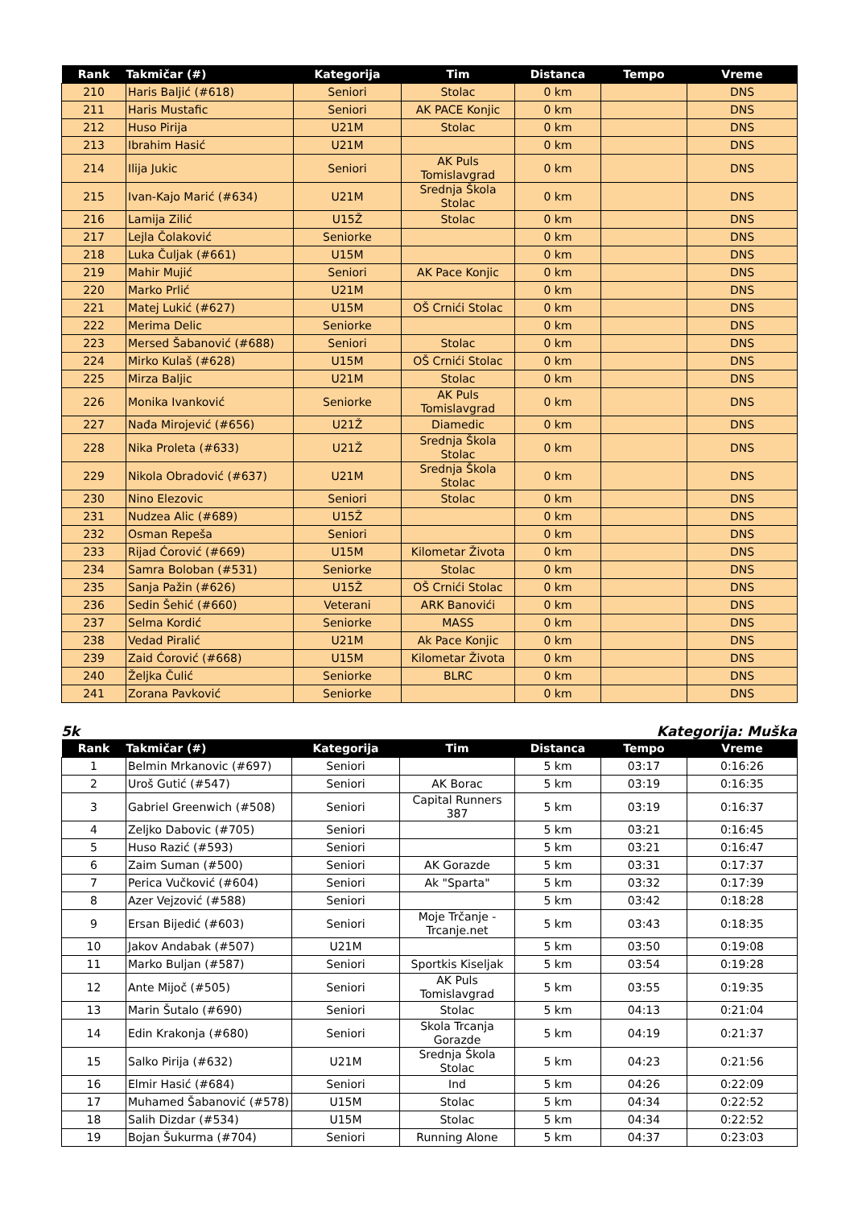| Rank | Takmičar (#) | Kategorija | Tim | Distanca | Tempo | Vreme |
| --- | --- | --- | --- | --- | --- | --- |
| 210 | Haris Baljić (#618) | Seniori | Stolac | 0 km | | DNS |
| 211 | Haris Mustafic | Seniori | AK PACE Konjic | 0 km | | DNS |
| 212 | Huso Pirija | U21M | Stolac | 0 km | | DNS |
| 213 | Ibrahim Hasić | U21M | | 0 km | | DNS |
| 214 | Ilija Jukic | Seniori | AK Puls Tomislavgrad | 0 km | | DNS |
| 215 | Ivan-Kajo Marić (#634) | U21M | Srednja Škola Stolac | 0 km | | DNS |
| 216 | Lamija Zilić | U15Ž | Stolac | 0 km | | DNS |
| 217 | Lejla Čolaković | Seniorke | | 0 km | | DNS |
| 218 | Luka Čuljak (#661) | U15M | | 0 km | | DNS |
| 219 | Mahir Mujić | Seniori | AK Pace Konjic | 0 km | | DNS |
| 220 | Marko Prlić | U21M | | 0 km | | DNS |
| 221 | Matej Lukić (#627) | U15M | OŠ Crnići Stolac | 0 km | | DNS |
| 222 | Merima Delic | Seniorke | | 0 km | | DNS |
| 223 | Mersed Šabanović (#688) | Seniori | Stolac | 0 km | | DNS |
| 224 | Mirko Kulaš (#628) | U15M | OŠ Crnići Stolac | 0 km | | DNS |
| 225 | Mirza Baljic | U21M | Stolac | 0 km | | DNS |
| 226 | Monika Ivanković | Seniorke | AK Puls Tomislavgrad | 0 km | | DNS |
| 227 | Nađa Mirojević (#656) | U21Ž | Diamedic | 0 km | | DNS |
| 228 | Nika Proleta (#633) | U21Ž | Srednja Škola Stolac | 0 km | | DNS |
| 229 | Nikola Obradović (#637) | U21M | Srednja Škola Stolac | 0 km | | DNS |
| 230 | Nino Elezovic | Seniori | Stolac | 0 km | | DNS |
| 231 | Nudzea Alic (#689) | U15Ž | | 0 km | | DNS |
| 232 | Osman Repeša | Seniori | | 0 km | | DNS |
| 233 | Rijad Ćorović (#669) | U15M | Kilometar Života | 0 km | | DNS |
| 234 | Samra Boloban (#531) | Seniorke | Stolac | 0 km | | DNS |
| 235 | Sanja Pažin (#626) | U15Ž | OŠ Crnići Stolac | 0 km | | DNS |
| 236 | Sedin Šehić (#660) | Veterani | ARK Banovići | 0 km | | DNS |
| 237 | Selma Kordić | Seniorke | MASS | 0 km | | DNS |
| 238 | Vedad Piralić | U21M | Ak Pace Konjic | 0 km | | DNS |
| 239 | Zaid Ćorović (#668) | U15M | Kilometar Života | 0 km | | DNS |
| 240 | Željka Čulić | Seniorke | BLRC | 0 km | | DNS |
| 241 | Zorana Pavković | Seniorke | | 0 km | | DNS |
5k Kategorija: Muška
| Rank | Takmičar (#) | Kategorija | Tim | Distanca | Tempo | Vreme |
| --- | --- | --- | --- | --- | --- | --- |
| 1 | Belmin Mrkanovic (#697) | Seniori | | 5 km | 03:17 | 0:16:26 |
| 2 | Uroš Gutić (#547) | Seniori | AK Borac | 5 km | 03:19 | 0:16:35 |
| 3 | Gabriel Greenwich (#508) | Seniori | Capital Runners 387 | 5 km | 03:19 | 0:16:37 |
| 4 | Zeljko Dabovic (#705) | Seniori | | 5 km | 03:21 | 0:16:45 |
| 5 | Huso Razić (#593) | Seniori | | 5 km | 03:21 | 0:16:47 |
| 6 | Zaim Suman (#500) | Seniori | AK Gorazde | 5 km | 03:31 | 0:17:37 |
| 7 | Perica Vučković (#604) | Seniori | Ak "Sparta" | 5 km | 03:32 | 0:17:39 |
| 8 | Azer Vejzović (#588) | Seniori | | 5 km | 03:42 | 0:18:28 |
| 9 | Ersan Bijedić (#603) | Seniori | Moje Trčanje - Trcanje.net | 5 km | 03:43 | 0:18:35 |
| 10 | Jakov Andabak (#507) | U21M | | 5 km | 03:50 | 0:19:08 |
| 11 | Marko Buljan (#587) | Seniori | Sportkis Kiseljak | 5 km | 03:54 | 0:19:28 |
| 12 | Ante Mijoč (#505) | Seniori | AK Puls Tomislavgrad | 5 km | 03:55 | 0:19:35 |
| 13 | Marin Šutalo (#690) | Seniori | Stolac | 5 km | 04:13 | 0:21:04 |
| 14 | Edin Krakonja (#680) | Seniori | Skola Trcanja Gorazde | 5 km | 04:19 | 0:21:37 |
| 15 | Salko Pirija (#632) | U21M | Srednja Škola Stolac | 5 km | 04:23 | 0:21:56 |
| 16 | Elmir Hasić (#684) | Seniori | Ind | 5 km | 04:26 | 0:22:09 |
| 17 | Muhamed Šabanović (#578) | U15M | Stolac | 5 km | 04:34 | 0:22:52 |
| 18 | Salih Dizdar (#534) | U15M | Stolac | 5 km | 04:34 | 0:22:52 |
| 19 | Bojan Šukurma (#704) | Seniori | Running Alone | 5 km | 04:37 | 0:23:03 |